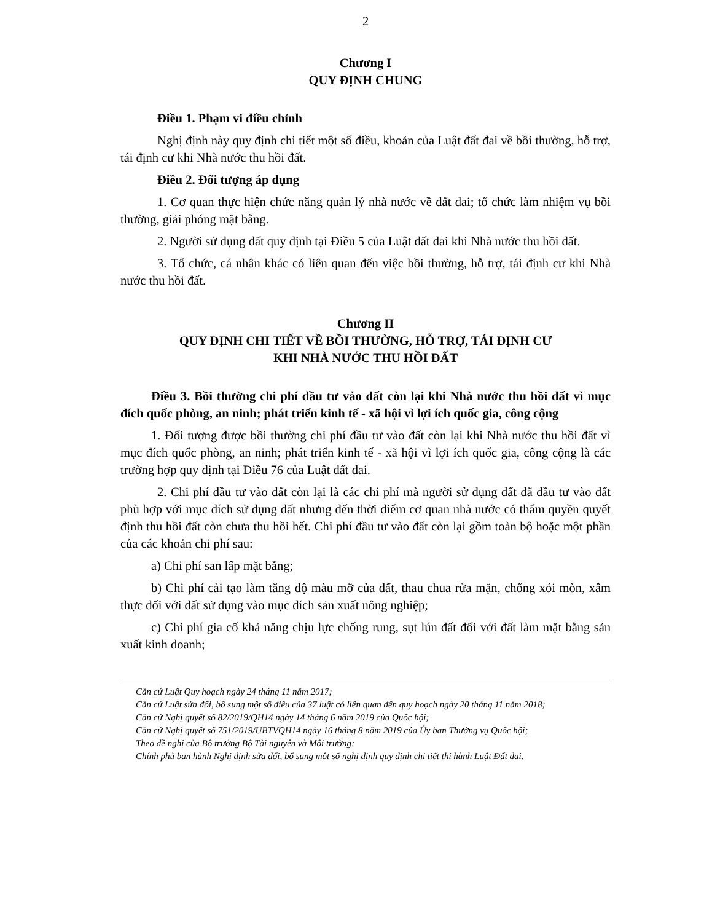2
Chương I
QUY ĐỊNH CHUNG
Điều 1. Phạm vi điều chỉnh
Nghị định này quy định chi tiết một số điều, khoản của Luật đất đai về bồi thường, hỗ trợ, tái định cư khi Nhà nước thu hồi đất.
Điều 2. Đối tượng áp dụng
1. Cơ quan thực hiện chức năng quản lý nhà nước về đất đai; tổ chức làm nhiệm vụ bồi thường, giải phóng mặt bằng.
2. Người sử dụng đất quy định tại Điều 5 của Luật đất đai khi Nhà nước thu hồi đất.
3. Tổ chức, cá nhân khác có liên quan đến việc bồi thường, hỗ trợ, tái định cư khi Nhà nước thu hồi đất.
Chương II
QUY ĐỊNH CHI TIẾT VỀ BỒI THƯỜNG, HỖ TRỢ, TÁI ĐỊNH CƯ
KHI NHÀ NƯỚC THU HỒI ĐẤT
Điều 3. Bồi thường chi phí đầu tư vào đất còn lại khi Nhà nước thu hồi đất vì mục đích quốc phòng, an ninh; phát triển kinh tế - xã hội vì lợi ích quốc gia, công cộng
1. Đối tượng được bồi thường chi phí đầu tư vào đất còn lại khi Nhà nước thu hồi đất vì mục đích quốc phòng, an ninh; phát triển kinh tế - xã hội vì lợi ích quốc gia, công cộng là các trường hợp quy định tại Điều 76 của Luật đất đai.
2. Chi phí đầu tư vào đất còn lại là các chi phí mà người sử dụng đất đã đầu tư vào đất phù hợp với mục đích sử dụng đất nhưng đến thời điểm cơ quan nhà nước có thẩm quyền quyết định thu hồi đất còn chưa thu hồi hết. Chi phí đầu tư vào đất còn lại gồm toàn bộ hoặc một phần của các khoản chi phí sau:
a) Chi phí san lấp mặt bằng;
b) Chi phí cải tạo làm tăng độ màu mỡ của đất, thau chua rửa mặn, chống xói mòn, xâm thực đối với đất sử dụng vào mục đích sản xuất nông nghiệp;
c) Chi phí gia cố khả năng chịu lực chống rung, sụt lún đất đối với đất làm mặt bằng sản xuất kinh doanh;
Căn cứ Luật Quy hoạch ngày 24 tháng 11 năm 2017;
Căn cứ Luật sửa đổi, bổ sung một số điều của 37 luật có liên quan đến quy hoạch ngày 20 tháng 11 năm 2018;
Căn cứ Nghị quyết số 82/2019/QH14 ngày 14 tháng 6 năm 2019 của Quốc hội;
Căn cứ Nghị quyết số 751/2019/UBTVQH14 ngày 16 tháng 8 năm 2019 của Ủy ban Thường vụ Quốc hội;
Theo đề nghị của Bộ trưởng Bộ Tài nguyên và Môi trường;
Chính phủ ban hành Nghị định sửa đổi, bổ sung một số nghị định quy định chi tiết thi hành Luật Đất đai.